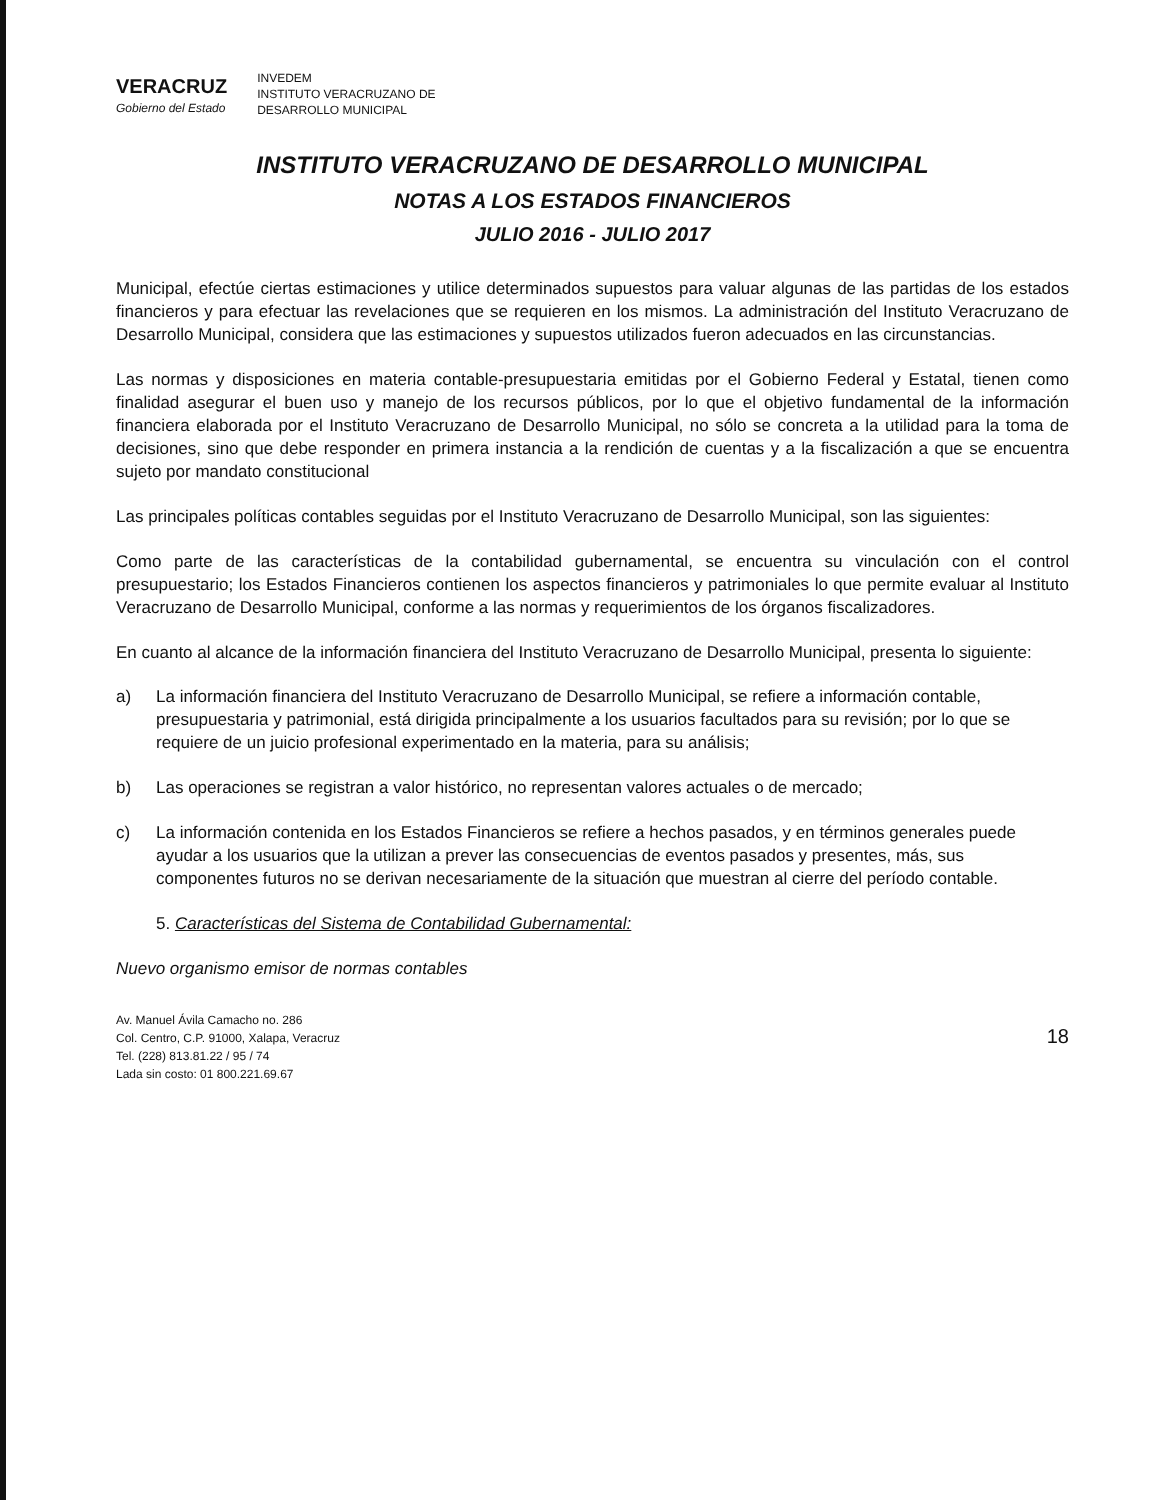VERACRUZ
Gobierno del Estado
INVEDEM
INSTITUTO VERACRUZANO DE
DESARROLLO MUNICIPAL
INSTITUTO VERACRUZANO DE DESARROLLO MUNICIPAL
NOTAS A LOS ESTADOS FINANCIEROS
JULIO 2016 - JULIO 2017
Municipal, efectúe ciertas estimaciones y utilice determinados supuestos para valuar algunas de las partidas de los estados financieros y para efectuar las revelaciones que se requieren en los mismos. La administración del Instituto Veracruzano de Desarrollo Municipal, considera que las estimaciones y supuestos utilizados fueron adecuados en las circunstancias.
Las normas y disposiciones en materia contable-presupuestaria emitidas por el Gobierno Federal y Estatal, tienen como finalidad asegurar el buen uso y manejo de los recursos públicos, por lo que el objetivo fundamental de la información financiera elaborada por el Instituto Veracruzano de Desarrollo Municipal, no sólo se concreta a la utilidad para la toma de decisiones, sino que debe responder en primera instancia a la rendición de cuentas y a la fiscalización a que se encuentra sujeto por mandato constitucional
Las principales políticas contables seguidas por el Instituto Veracruzano de Desarrollo Municipal, son las siguientes:
Como parte de las características de la contabilidad gubernamental, se encuentra su vinculación con el control presupuestario; los Estados Financieros contienen los aspectos financieros y patrimoniales lo que permite evaluar al Instituto Veracruzano de Desarrollo Municipal, conforme a las normas y requerimientos de los órganos fiscalizadores.
En cuanto al alcance de la información financiera del Instituto Veracruzano de Desarrollo Municipal, presenta lo siguiente:
a)
La información financiera del Instituto Veracruzano de Desarrollo Municipal, se refiere a información contable, presupuestaria y patrimonial, está dirigida principalmente a los usuarios facultados para su revisión; por lo que se requiere de un juicio profesional experimentado en la materia, para su análisis;
b)
Las operaciones se registran a valor histórico, no representan valores actuales o de mercado;
c)
La información contenida en los Estados Financieros se refiere a hechos pasados, y en términos generales puede ayudar a los usuarios que la utilizan a prever las consecuencias de eventos pasados y presentes, más, sus componentes futuros no se derivan necesariamente de la situación que muestran al cierre del período contable.
5. Características del Sistema de Contabilidad Gubernamental:
Nuevo organismo emisor de normas contables
Av. Manuel Ávila Camacho no. 286
Col. Centro, C.P. 91000, Xalapa, Veracruz
Tel. (228) 813.81.22 / 95 / 74
Lada sin costo: 01 800.221.69.67
18